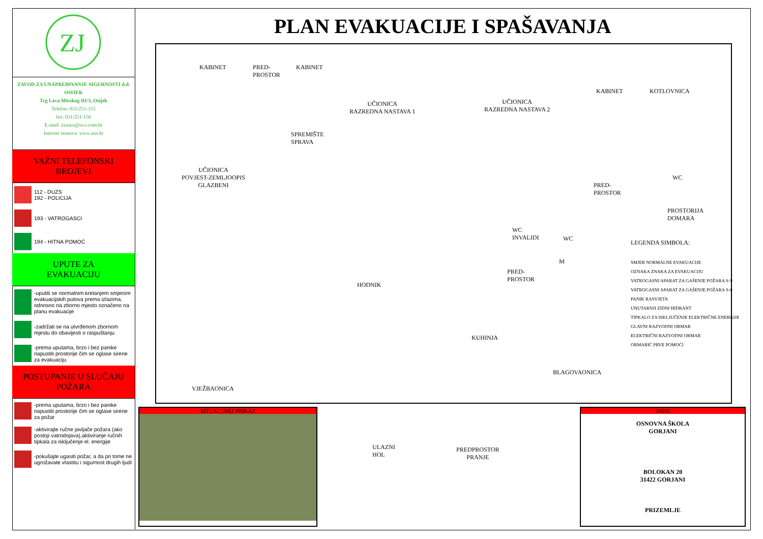ZJ
ZAVOD ZA UNAPREĐIVANJE SIGURNOSTI d.d. OSIJEK
Trg Lava Mirskog III/3, Osijek
Telefon: 031/251-155
fax: 031/251-156
E-mail: zzusos@os.t-com.hr
Internet stranica: www.zus.hr
VAŽNI TELEFONSKI
BROJEVI
112 - DUZS
192 - POLICIJA
193 - VATROGASCI
194 - HITNA POMOĆ
UPUTE ZA
EVAKUACIJU
-uputiti se normalnim kretanjem smjerom evakuacijskih putova prema izlazima, odnosno na zborno mjesto označeno na planu evakuacije
-zadržati se na utvrđenom zbornom mjestu do obavijesti o raspuštanju
-prema uputama, brzo i bez panike napustiti prostorije čim se oglase sirene za evakuaciju
POSTUPANJE U SLUČAJU
POŽARA
-prema uputama, brzo i bez panike napustiti prostorije čim se oglase sirene za požar
-aktivirajte ručne javljače požara (ako postoji vatrodojava),aktiviranje ručnih tipkala za isključenje el. energije
-pokušajte ugasiti požar, a da pri tome ne ugrožavate vlastitu i sigurnost drugih ljudi
PLAN EVAKUACIJE I SPAŠAVANJA
KABINET PRED-
PROSTOR
KABINET
UČIONICA
RAZREDNA NASTAVA 1
UČIONICA
RAZREDNA NASTAVA 2
KABINET KOTLOVNICA
SPREMIŠTE
SPRAVA
UČIONICA
POVJEST-ZEMLJOOPIS
GLAZBENI PRED-
PROSTOR
PROSTORIJA
DOMARA
WC
INVALIDI WC
WC
HODNIK
PRED-
PROSTOR
M
KUHINJA
BLAGOVAONICA
VJEŽBAONICA
ULAZNI
HOL
PREDPROSTOR
PRANJE
LEGENDA SIMBOLA:
SMJER NORMALNE EVAKUACIJE
OZNAKA ZNAKA ZA EVAKUACIJU
VATROGASNI APARAT ZA GAŠENJE POŽARA S-9
VATROGASNI APARAT ZA GAŠENJE POŽARA S-6
PANIK RASVJETA
UNUTARNJI ZIDNI HIDRANT
TIPKALO ZA ISKLJUČENJE ELEKTRIČNE ENERGIJE
GLAVNI RAZVODNI ORMAR
ELEKTRIČNI RAZVODNI ORMAR
ORMARIĆ PRVE POMOĆI
SITUACIJSKI PRIKAZ
INFO
OSNOVNA ŠKOLA
GORJANI
BOLOKAN 20
31422 GORJANI
PRIZEMLJE